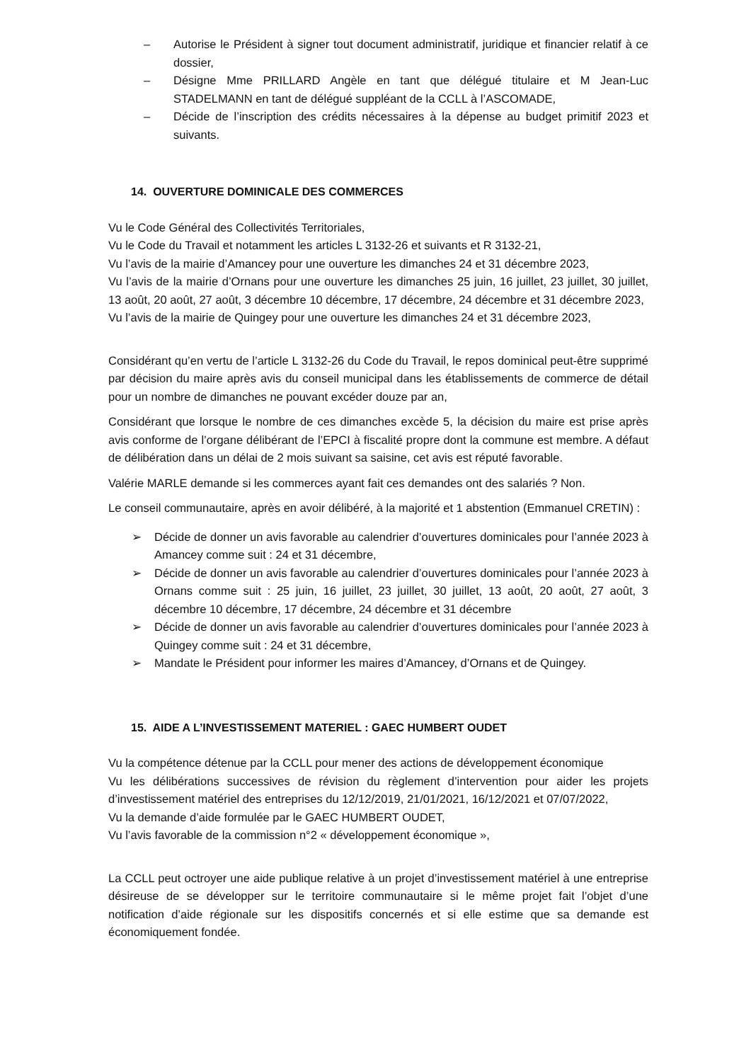– Autorise le Président à signer tout document administratif, juridique et financier relatif à ce dossier,
– Désigne Mme PRILLARD Angèle en tant que délégué titulaire et M Jean-Luc STADELMANN en tant de délégué suppléant de la CCLL à l’ASCOMADE,
– Décide de l’inscription des crédits nécessaires à la dépense au budget primitif 2023 et suivants.
14. OUVERTURE DOMINICALE DES COMMERCES
Vu le Code Général des Collectivités Territoriales,
Vu le Code du Travail et notamment les articles L 3132-26 et suivants et R 3132-21,
Vu l’avis de la mairie d’Amancey pour une ouverture les dimanches 24 et 31 décembre 2023,
Vu l’avis de la mairie d’Ornans pour une ouverture les dimanches 25 juin, 16 juillet, 23 juillet, 30 juillet, 13 août, 20 août, 27 août, 3 décembre 10 décembre, 17 décembre, 24 décembre et 31 décembre 2023,
Vu l’avis de la mairie de Quingey pour une ouverture les dimanches 24 et 31 décembre 2023,
Considérant qu’en vertu de l’article L 3132-26 du Code du Travail, le repos dominical peut-être supprimé par décision du maire après avis du conseil municipal dans les établissements de commerce de détail pour un nombre de dimanches ne pouvant excéder douze par an,
Considérant que lorsque le nombre de ces dimanches excède 5, la décision du maire est prise après avis conforme de l’organe délibérant de l’EPCI à fiscalité propre dont la commune est membre. A défaut de délibération dans un délai de 2 mois suivant sa saisine, cet avis est réputé favorable.
Valérie MARLE demande si les commerces ayant fait ces demandes ont des salariés ? Non.
Le conseil communautaire, après en avoir délibéré, à la majorité et 1 abstention (Emmanuel CRETIN) :
➢ Décide de donner un avis favorable au calendrier d’ouvertures dominicales pour l’année 2023 à Amancey comme suit : 24 et 31 décembre,
➢ Décide de donner un avis favorable au calendrier d’ouvertures dominicales pour l’année 2023 à Ornans comme suit : 25 juin, 16 juillet, 23 juillet, 30 juillet, 13 août, 20 août, 27 août, 3 décembre 10 décembre, 17 décembre, 24 décembre et 31 décembre
➢ Décide de donner un avis favorable au calendrier d’ouvertures dominicales pour l’année 2023 à Quingey comme suit : 24 et 31 décembre,
➢ Mandate le Président pour informer les maires d’Amancey, d’Ornans et de Quingey.
15. AIDE A L’INVESTISSEMENT MATERIEL : GAEC HUMBERT OUDET
Vu la compétence détenue par la CCLL pour mener des actions de développement économique
Vu les délibérations successives de révision du règlement d’intervention pour aider les projets d’investissement matériel des entreprises du 12/12/2019, 21/01/2021, 16/12/2021 et 07/07/2022,
Vu la demande d’aide formulée par le GAEC HUMBERT OUDET,
Vu l’avis favorable de la commission n°2 « développement économique »,
La CCLL peut octroyer une aide publique relative à un projet d’investissement matériel à une entreprise désireuse de se développer sur le territoire communautaire si le même projet fait l’objet d’une notification d’aide régionale sur les dispositifs concernés et si elle estime que sa demande est économiquement fondée.